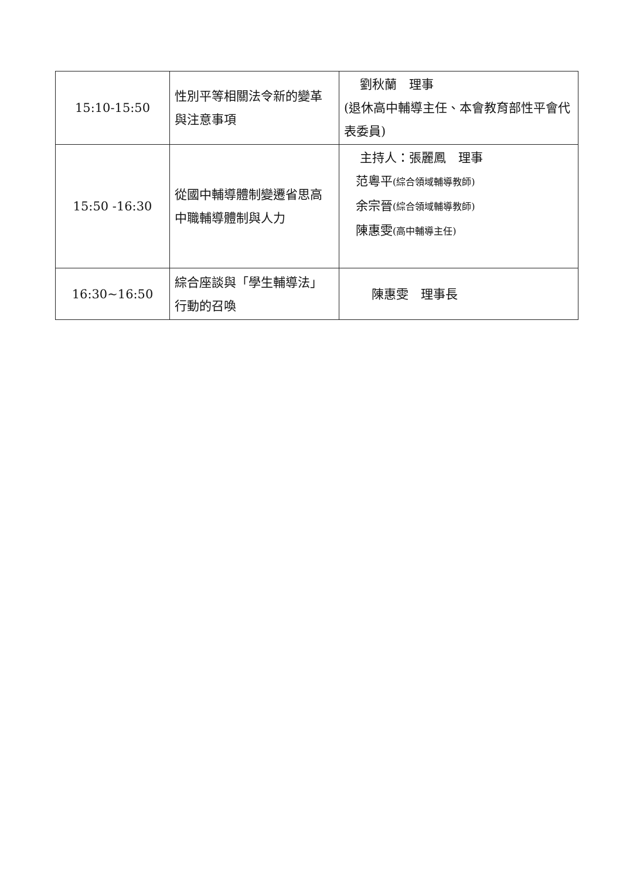| 15:10-15:50 | 性別平等相關法令新的變革與注意事項 | 劉秋蘭 理事 (退休高中輔導主任、本會教育部性平會代表委員) |
| 15:50 -16:30 | 從國中輔導體制變遷省思高中職輔導體制與人力 | 主持人：張麗鳳 理事 范粵平 (綜合領域輔導教師) 余宗晉 (綜合領域輔導教師) 陳惠雯 (高中輔導主任) |
| 16:30~16:50 | 綜合座談與「學生輔導法」行動的召喚 | 陳惠雯 理事長 |